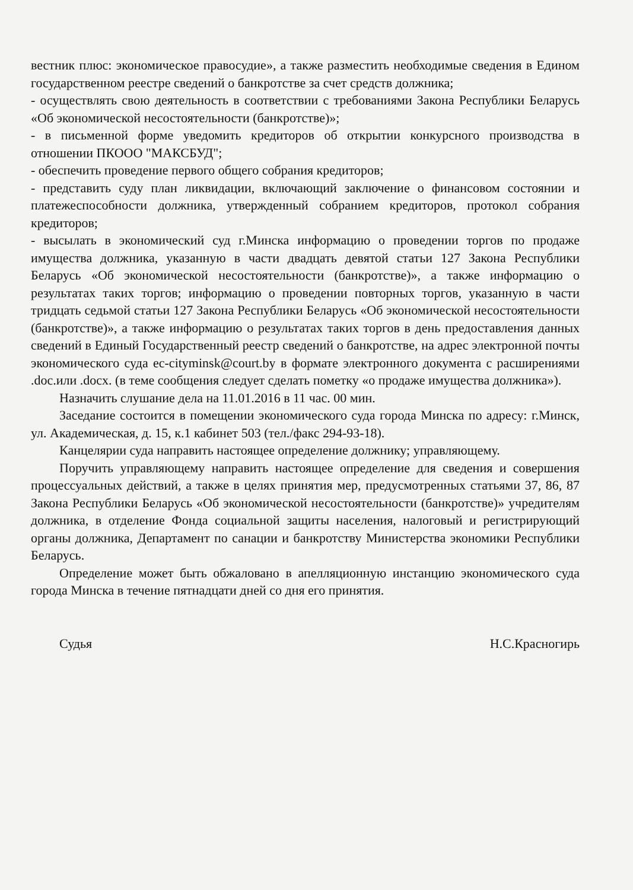вестник плюс: экономическое правосудие», а также разместить необходимые сведения в Едином государственном реестре сведений о банкротстве за счет средств должника;
- осуществлять свою деятельность в соответствии с требованиями Закона Республики Беларусь «Об экономической несостоятельности (банкротстве)»;
- в письменной форме уведомить кредиторов об открытии конкурсного производства в отношении ПКООО "МАКСБУД";
- обеспечить проведение первого общего собрания кредиторов;
- представить суду план ликвидации, включающий заключение о финансовом состоянии и платежеспособности должника, утвержденный собранием кредиторов, протокол собрания кредиторов;
- высылать в экономический суд г.Минска информацию о проведении торгов по продаже имущества должника, указанную в части двадцать девятой статьи 127 Закона Республики Беларусь «Об экономической несостоятельности (банкротстве)», а также информацию о результатах таких торгов; информацию о проведении повторных торгов, указанную в части тридцать седьмой статьи 127 Закона Республики Беларусь «Об экономической несостоятельности (банкротстве)», а также информацию о результатах таких торгов в день предоставления данных сведений в Единый Государственный реестр сведений о банкротстве, на адрес электронной почты экономического суда ec-cityminsk@court.by в формате электронного документа с расширениями .doc.или .docx. (в теме сообщения следует сделать пометку «о продаже имущества должника»).
Назначить слушание дела на 11.01.2016 в 11 час. 00 мин.
Заседание состоится в помещении экономического суда города Минска по адресу: г.Минск, ул. Академическая, д. 15, к.1 кабинет 503 (тел./факс 294-93-18).
Канцелярии суда направить настоящее определение должнику; управляющему.
Поручить управляющему направить настоящее определение для сведения и совершения процессуальных действий, а также в целях принятия мер, предусмотренных статьями 37, 86, 87 Закона Республики Беларусь «Об экономической несостоятельности (банкротстве)» учредителям должника, в отделение Фонда социальной защиты населения, налоговый и регистрирующий органы должника, Департамент по санации и банкротству Министерства экономики Республики Беларусь.
Определение может быть обжаловано в апелляционную инстанцию экономического суда города Минска в течение пятнадцати дней со дня его принятия.
Судья Н.С.Красногирь